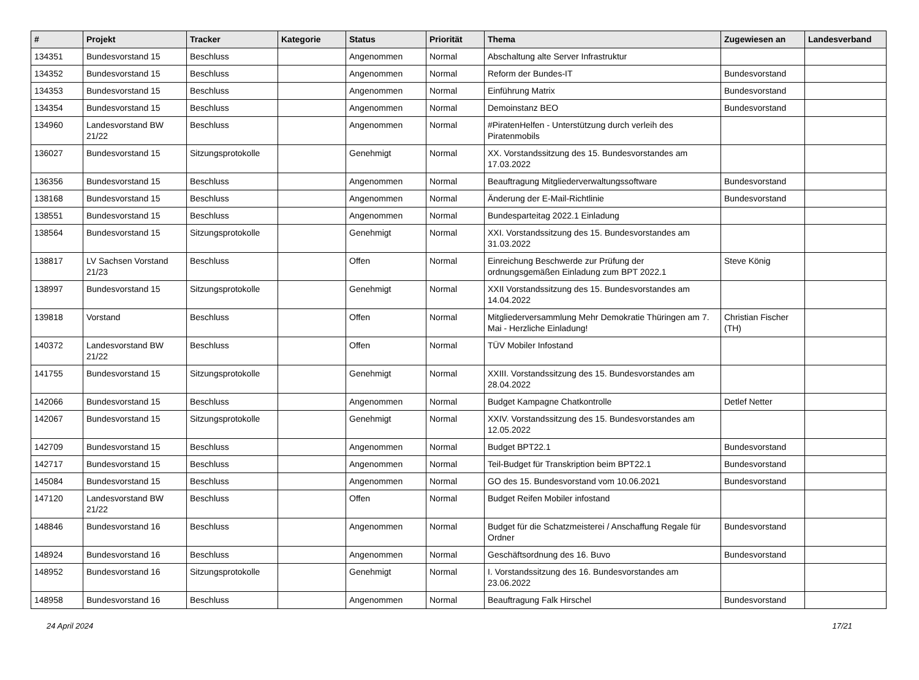| # | Projekt | Tracker | Kategorie | Status | Priorität | Thema | Zugewiesen an | Landesverband |
| --- | --- | --- | --- | --- | --- | --- | --- | --- |
| 134351 | Bundesvorstand 15 | Beschluss | | Angenommen | Normal | Abschaltung alte Server Infrastruktur | | |
| 134352 | Bundesvorstand 15 | Beschluss | | Angenommen | Normal | Reform der Bundes-IT | Bundesvorstand | |
| 134353 | Bundesvorstand 15 | Beschluss | | Angenommen | Normal | Einführung Matrix | Bundesvorstand | |
| 134354 | Bundesvorstand 15 | Beschluss | | Angenommen | Normal | Demoinstanz BEO | Bundesvorstand | |
| 134960 | Landesvorstand BW 21/22 | Beschluss | | Angenommen | Normal | #PiratenHelfen - Unterstützung durch verleih des Piratenmobils | | |
| 136027 | Bundesvorstand 15 | Sitzungsprotokolle | | Genehmigt | Normal | XX. Vorstandssitzung des 15. Bundesvorstandes am 17.03.2022 | | |
| 136356 | Bundesvorstand 15 | Beschluss | | Angenommen | Normal | Beauftragung Mitgliederverwaltungssoftware | Bundesvorstand | |
| 138168 | Bundesvorstand 15 | Beschluss | | Angenommen | Normal | Änderung der E-Mail-Richtlinie | Bundesvorstand | |
| 138551 | Bundesvorstand 15 | Beschluss | | Angenommen | Normal | Bundesparteitag 2022.1 Einladung | | |
| 138564 | Bundesvorstand 15 | Sitzungsprotokolle | | Genehmigt | Normal | XXI. Vorstandssitzung des 15. Bundesvorstandes am 31.03.2022 | | |
| 138817 | LV Sachsen Vorstand 21/23 | Beschluss | | Offen | Normal | Einreichung Beschwerde zur Prüfung der ordnungsgemäßen Einladung zum BPT 2022.1 | Steve König | |
| 138997 | Bundesvorstand 15 | Sitzungsprotokolle | | Genehmigt | Normal | XXII Vorstandssitzung des 15. Bundesvorstandes am 14.04.2022 | | |
| 139818 | Vorstand | Beschluss | | Offen | Normal | Mitgliederversammlung Mehr Demokratie Thüringen am 7. Mai - Herzliche Einladung! | Christian Fischer (TH) | |
| 140372 | Landesvorstand BW 21/22 | Beschluss | | Offen | Normal | TÜV Mobiler Infostand | | |
| 141755 | Bundesvorstand 15 | Sitzungsprotokolle | | Genehmigt | Normal | XXIII. Vorstandssitzung des 15. Bundesvorstandes am 28.04.2022 | | |
| 142066 | Bundesvorstand 15 | Beschluss | | Angenommen | Normal | Budget Kampagne Chatkontrolle | Detlef Netter | |
| 142067 | Bundesvorstand 15 | Sitzungsprotokolle | | Genehmigt | Normal | XXIV. Vorstandssitzung des 15. Bundesvorstandes am 12.05.2022 | | |
| 142709 | Bundesvorstand 15 | Beschluss | | Angenommen | Normal | Budget BPT22.1 | Bundesvorstand | |
| 142717 | Bundesvorstand 15 | Beschluss | | Angenommen | Normal | Teil-Budget für Transkription beim BPT22.1 | Bundesvorstand | |
| 145084 | Bundesvorstand 15 | Beschluss | | Angenommen | Normal | GO des 15. Bundesvorstand vom 10.06.2021 | Bundesvorstand | |
| 147120 | Landesvorstand BW 21/22 | Beschluss | | Offen | Normal | Budget Reifen Mobiler infostand | | |
| 148846 | Bundesvorstand 16 | Beschluss | | Angenommen | Normal | Budget für die Schatzmeisterei / Anschaffung Regale für Ordner | Bundesvorstand | |
| 148924 | Bundesvorstand 16 | Beschluss | | Angenommen | Normal | Geschäftsordnung des 16. Buvo | Bundesvorstand | |
| 148952 | Bundesvorstand 16 | Sitzungsprotokolle | | Genehmigt | Normal | I. Vorstandssitzung des 16. Bundesvorstandes am 23.06.2022 | | |
| 148958 | Bundesvorstand 16 | Beschluss | | Angenommen | Normal | Beauftragung Falk Hirschel | Bundesvorstand | |
24 April 2024 17/21